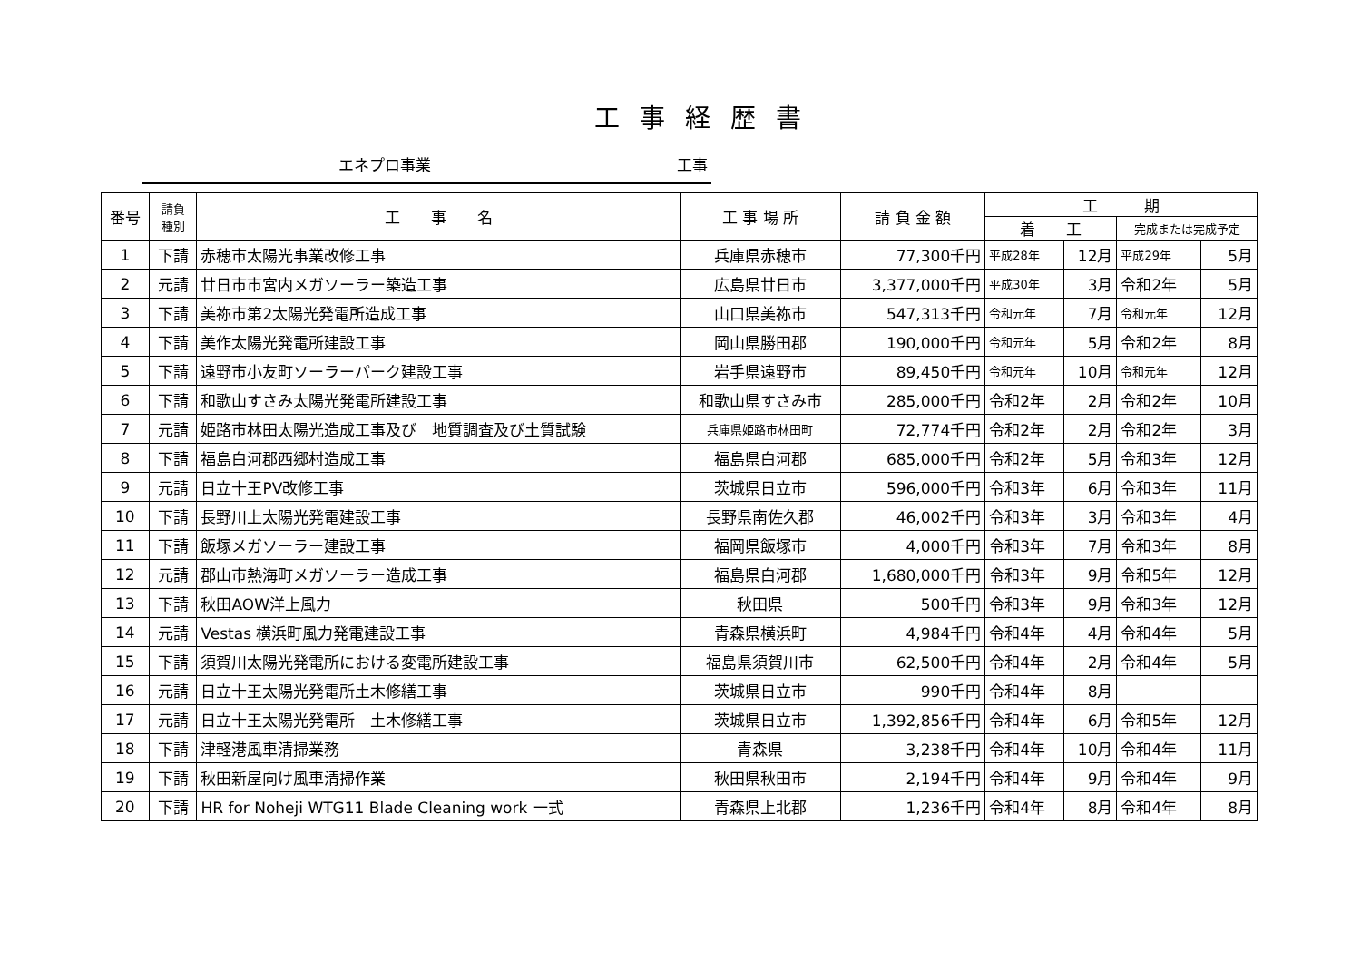工事経歴書
エネプロ事業 工事
| 番号 | 請負 種別 | 工 事 名 | 工 事 場 所 | 請 負 金 額 | 工 期 | | | |
| --- | --- | --- | --- | --- | --- | --- | --- | --- |
| | | | | | 着 工 | | 完成または完成予定 | |
| 1 | 下請 | 赤穂市太陽光事業改修工事 | 兵庫県赤穂市 | 77,300千円 | 平成28年 | 12月 | 平成29年 | 5月 |
| 2 | 元請 | 廿日市市宮内メガソーラー築造工事 | 広島県廿日市 | 3,377,000千円 | 平成30年 | 3月 | 令和2年 | 5月 |
| 3 | 下請 | 美祢市第2太陽光発電所造成工事 | 山口県美祢市 | 547,313千円 | 令和元年 | 7月 | 令和元年 | 12月 |
| 4 | 下請 | 美作太陽光発電所建設工事 | 岡山県勝田郡 | 190,000千円 | 令和元年 | 5月 | 令和2年 | 8月 |
| 5 | 下請 | 遠野市小友町ソーラーパーク建設工事 | 岩手県遠野市 | 89,450千円 | 令和元年 | 10月 | 令和元年 | 12月 |
| 6 | 下請 | 和歌山すさみ太陽光発電所建設工事 | 和歌山県すさみ市 | 285,000千円 | 令和2年 | 2月 | 令和2年 | 10月 |
| 7 | 元請 | 姫路市林田太陽光造成工事及び 地質調査及び土質試験 | 兵庫県姫路市林田町 | 72,774千円 | 令和2年 | 2月 | 令和2年 | 3月 |
| 8 | 下請 | 福島白河郡西郷村造成工事 | 福島県白河郡 | 685,000千円 | 令和2年 | 5月 | 令和3年 | 12月 |
| 9 | 元請 | 日立十王PV改修工事 | 茨城県日立市 | 596,000千円 | 令和3年 | 6月 | 令和3年 | 11月 |
| 10 | 下請 | 長野川上太陽光発電建設工事 | 長野県南佐久郡 | 46,002千円 | 令和3年 | 3月 | 令和3年 | 4月 |
| 11 | 下請 | 飯塚メガソーラー建設工事 | 福岡県飯塚市 | 4,000千円 | 令和3年 | 7月 | 令和3年 | 8月 |
| 12 | 元請 | 郡山市熱海町メガソーラー造成工事 | 福島県白河郡 | 1,680,000千円 | 令和3年 | 9月 | 令和5年 | 12月 |
| 13 | 下請 | 秋田AOW洋上風力 | 秋田県 | 500千円 | 令和3年 | 9月 | 令和3年 | 12月 |
| 14 | 元請 | Vestas 横浜町風力発電建設工事 | 青森県横浜町 | 4,984千円 | 令和4年 | 4月 | 令和4年 | 5月 |
| 15 | 下請 | 須賀川太陽光発電所における変電所建設工事 | 福島県須賀川市 | 62,500千円 | 令和4年 | 2月 | 令和4年 | 5月 |
| 16 | 元請 | 日立十王太陽光発電所土木修繕工事 | 茨城県日立市 | 990千円 | 令和4年 | 8月 | | |
| 17 | 元請 | 日立十王太陽光発電所 土木修繕工事 | 茨城県日立市 | 1,392,856千円 | 令和4年 | 6月 | 令和5年 | 12月 |
| 18 | 下請 | 津軽港風車清掃業務 | 青森県 | 3,238千円 | 令和4年 | 10月 | 令和4年 | 11月 |
| 19 | 下請 | 秋田新屋向け風車清掃作業 | 秋田県秋田市 | 2,194千円 | 令和4年 | 9月 | 令和4年 | 9月 |
| 20 | 下請 | HR for Noheji WTG11 Blade Cleaning work 一式 | 青森県上北郡 | 1,236千円 | 令和4年 | 8月 | 令和4年 | 8月 |